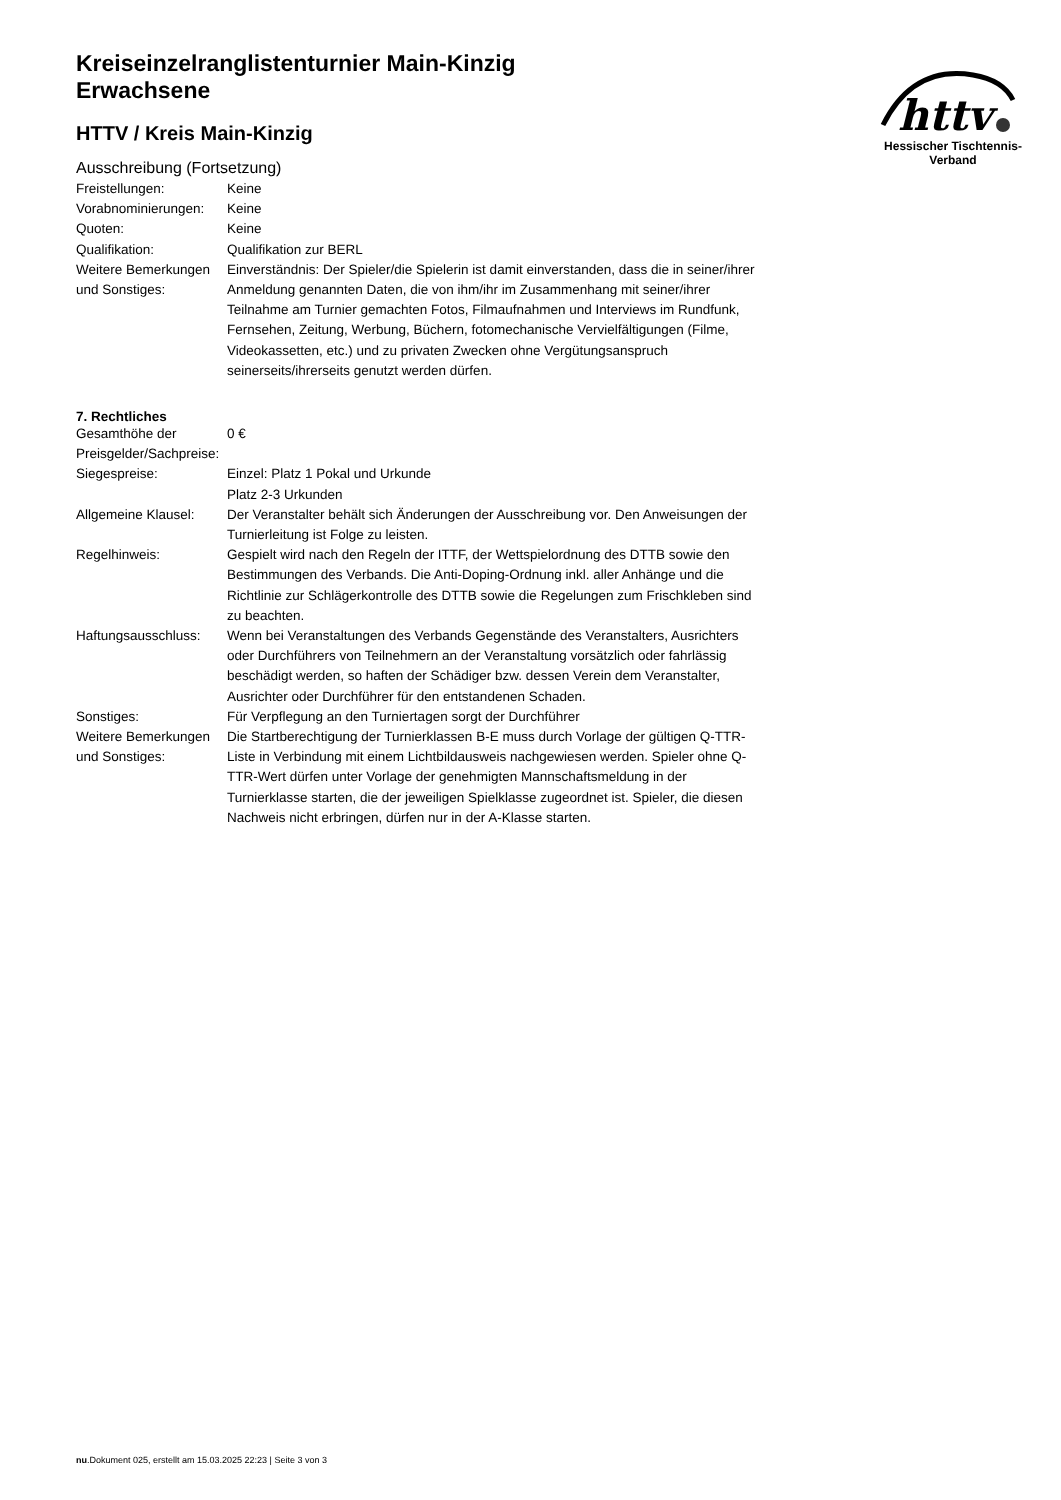httv
Hessischer Tischtennis-Verband
Kreiseinzelranglistenturnier Main-Kinzig
Erwachsene
HTTV / Kreis Main-Kinzig
Ausschreibung (Fortsetzung)
| Freistellungen: | Keine |
| Vorabnominierungen: | Keine |
| Quoten: | Keine |
| Qualifikation: | Qualifikation zur BERL |
| Weitere Bemerkungen und Sonstiges: | Einverständnis: Der Spieler/die Spielerin ist damit einverstanden, dass die in seiner/ihrer Anmeldung genannten Daten, die von ihm/ihr im Zusammenhang mit seiner/ihrer Teilnahme am Turnier gemachten Fotos, Filmaufnahmen und Interviews im Rundfunk, Fernsehen, Zeitung, Werbung, Büchern, fotomechanische Vervielfältigungen (Filme, Videokassetten, etc.) und zu privaten Zwecken ohne Vergütungsanspruch seinerseits/ihrerseits genutzt werden dürfen. |
7. Rechtliches
| Gesamthöhe der Preisgelder/Sachpreise: | 0 € |
| Siegespreise: | Einzel: Platz 1 Pokal und Urkunde Platz 2-3 Urkunden |
| Allgemeine Klausel: | Der Veranstalter behält sich Änderungen der Ausschreibung vor. Den Anweisungen der Turnierleitung ist Folge zu leisten. |
| Regelhinweis: | Gespielt wird nach den Regeln der ITTF, der Wettspielordnung des DTTB sowie den Bestimmungen des Verbands. Die Anti-Doping-Ordnung inkl. aller Anhänge und die Richtlinie zur Schlägerkontrolle des DTTB sowie die Regelungen zum Frischkleben sind zu beachten. |
| Haftungsausschluss: | Wenn bei Veranstaltungen des Verbands Gegenstände des Veranstalters, Ausrichters oder Durchführers von Teilnehmern an der Veranstaltung vorsätzlich oder fahrlässig beschädigt werden, so haften der Schädiger bzw. dessen Verein dem Veranstalter, Ausrichter oder Durchführer für den entstandenen Schaden. |
| Sonstiges: | Für Verpflegung an den Turniertagen sorgt der Durchführer |
| Weitere Bemerkungen und Sonstiges: | Die Startberechtigung der Turnierklassen B-E muss durch Vorlage der gültigen Q-TTR-Liste in Verbindung mit einem Lichtbildausweis nachgewiesen werden. Spieler ohne Q-TTR-Wert dürfen unter Vorlage der genehmigten Mannschaftsmeldung in der Turnierklasse starten, die der jeweiligen Spielklasse zugeordnet ist. Spieler, die diesen Nachweis nicht erbringen, dürfen nur in der A-Klasse starten. |
nu.Dokument 025, erstellt am 15.03.2025 22:23 | Seite 3 von 3